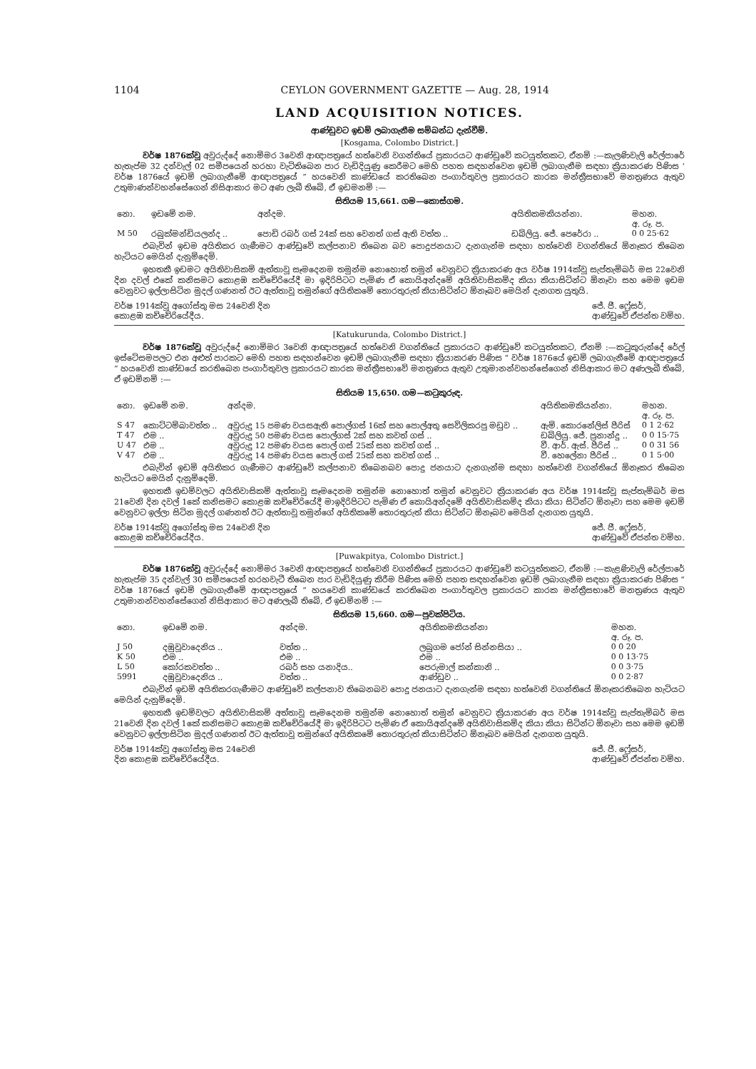1104 CEYLON GOVERNMENT GAZETTE — Aug. 28, 1914
LAND ACQUISITION NOTICES.
ආණ්ඩුවට ඉඩම් ලබාගැනීම සම්බන්ධ දැන්වීම්.
[Kosgama, Colombo District.]
වර්ෂ 1876ක්වූ අවුරුද්දේ නොම්මර 3වෙනි ආඥාපත්‍රයේ හත්වෙනි වගන්තියේ ප්‍රකාරයට ආණ්ඩුවේ කටයුත්තකට, ඒනම් :—කැලණිවැලි රේල්පාරේ හැතැප්ම 32 දන්වැල් 02 සමීපයෙන් හරහා වැටිතිබෙන පාර වැඩිදියුණු කෙරීමට මෙහි පහත සඳහන්වෙන ඉඩම් ලබාගැනීම සඳහා ක්‍රියාකරණ පිණිස ‘ වර්ෂ 1876යේ ඉඩම් ලබාගැනීමේ ආඥාපත්‍රයේ ” හයවෙනි කාණ්ඩයේ කරතිබෙන පංගාර්තුවල ප්‍රකාරයට කාරක මන්ත්‍රීසභාවේ මනත්‍රණය ඇතුව උතුමාණන්වහන්සේගෙන් නිසිආකාර මට අණ ලැබී තිබේ, ඒ ඉඩමනම් :—
සිතියම 15,661. ගම—කොස්ගම.
| නො. | ඉඩමේ නම. | අන්දම. | අයිතිකමකියන්නා. | මහන. අ. රූ. ප. |
| --- | --- | --- | --- | --- |
| M 50 | රබුක්මන්ඩියලන්ද .. | පොඩි රබර් ගස් 24ක් සහ වෙනත් ගස් ඇති වත්ත .. | ඩබ්ලියු. ජේ. පෙරේරා .. | 0 0 25·62 |
එබැවින් ඉඩම අයිතිකර ගැණීමට ආණ්ඩුවේ කල්පනාව තිබෙන බව පොදුජනයාට දැනගැන්ම සඳහා හත්වෙනි වගන්තියේ ඕනෑකර තිබෙන හැටියට මෙයින් දැනුම්දෙමි.
ඉහතකී ඉඩමට අයිතිවාසිකම් ඇත්තාවූ සෑමදෙනම තමුන්ම නොහොත් තමුන් වෙනුවට ක්‍රියාකරණ අය වර්ෂ 1914ක්වූ සැප්තැම්බර් මස 22වෙනි දින දවල් එකේ කනිසමට කොළඹ කච්චේරියේදී මා ඉදිරිපිටට පැමිණ ඒ කොයිඅන්දමේ අයිතිවාසිකම්ද කියා කියාසිටින්ට ඕනෑවා සහ මෙම ඉඩම වෙනුවට ඉල්ලාසිටින මුදල් ගණනත් ඊට ඇත්තාවූ තමුන්ගේ අයිතිකමේ තොරතුරුත් කියාසිටින්ට ඕනෑබව මෙයින් දැනගත යුතුයි.
වර්ෂ 1914ක්වූ අගෝස්තු මස 24වෙනි දින
කොළඹ කච්චේරියේදීය. ජේ. ජී. ෆ්‍රේසර්,
ආණ්ඩුවේ ඒජන්ත වම්හ.
[Katukurunda, Colombo District.]
වර්ෂ 1876ක්වූ අවුරුද්දේ නොම්මර 3වෙනි ආඥාපත්‍රයේ හත්වෙනි වගන්තියේ ප්‍රකාරයට ආණ්ඩුවේ කටයුත්තකට, ඒනම් :—කටුකුරුන්දේ රේල් ඉස්ටේසමපලට එන අළුත් පාරකට මෙහි පහත සඳහන්වෙන ඉඩම් ලබාගැනීම සඳහා ක්‍රියාකරණ පිණිස “ වර්ෂ 1876යේ ඉඩම් ලබාගැනීමේ ආඥාපත්‍රයේ ” හයවෙනි කාණ්ඩයේ කරතිබෙන පංගාර්තුවල ප්‍රකාරයට කාරක මන්ත්‍රීසභාවේ මනත්‍රණය ඇතුව උතුමානන්වහන්සේගෙන් නිසිආකාර මට අණලැබී තිබේ, ඒ ඉඩම්නම් :—
සිතියම 15,650. ගම—කටුකුරුඳ.
| නො. | ඉඩමේ නම. | අන්දම. | අයිතිකමකියන්නා. | මහන. අ. රූ. ප. |
| --- | --- | --- | --- | --- |
| S 47 | කොට්ටම්බාවත්ත .. | අවුරුදු 15 පමණ වයසඇති පොල්ගස් 16ක් සහ පොල්අතු සෙවිලිකරපු මඩුව .. | ඇම්. කොරනේලිස් පීරිස් | 0 1 2·62 |
| T 47 | එම .. | අවුරුදු 50 පමණ වයස පොල්ගස් 2ක් සහ කවත් ගස් .. | ඩබ්ලියු. ජේ. ප්‍රනාන්දු .. | 0 0 15·75 |
| U 47 | එම .. | අවුරුදු 12 පමණ වයස පොල් ගස් 25ක් සහ කවත් ගස් .. | වී. ආර්. ඇස්. පීරිස් .. | 0 0 31 56 |
| V 47 | එම .. | අවුරුදු 14 පමණ වයස පොල් ගස් 25ක් සහ කවත් ගස් .. | වී. හෙලේනා පීරිස් .. | 0 1 5·00 |
එබැවින් ඉඩම් අයිතිකර ගැණීමට ආණ්ඩුවේ කල්පනාව තිබෙනබව පොදු ජනයාට දැනගැන්ම සඳහා හත්වෙනි වගන්තියේ ඕනෑකර තිබෙන හැටියට මෙයින් දැනුම්දෙමි.
ඉහතකී ඉඩම්වලට අයිතිවාසිකම් ඇත්තාවූ සෑමදෙනම තමුන්ම නොහොත් තමුන් වෙනුවට ක්‍රියාකරණ අය වර්ෂ 1914ක්වූ සැප්තැම්බර් මස 21වෙනි දින දවල් 1කේ කනිසමට කොළඹ කච්චේරියේදී මාඉදිරිපිටට පැමිණ ඒ කොයිඅන්දමේ අයිතිවාසිකම්ද කියා කියා සිටින්ට ඕනෑවා සහ මෙම ඉඩම් වෙනුවට ඉල්ලා සිටින මුදල් ගණනත් ඊට ඇත්තාවූ තමුන්ගේ අයිතිකමේ තොරතුරුත් කියා සිටින්ට ඕනෑබව මෙයින් දැනගත යුතුයි.
වර්ෂ 1914ක්වූ අගෝස්තු මස 24වෙනි දින
කොළඹ කච්චේරියේදීය. ජේ. ජී. ෆ්‍රේසර්,
ආණ්ඩුවේ ඒජන්ත වම්හ.
[Puwakpitya, Colombo District.]
වර්ෂ 1876ක්වූ අවුරුද්දේ නොම්මර 3වෙනි ආඥාපත්‍රයේ හත්වෙනි වගන්තියේ ප්‍රකාරයට ආණ්ඩුවේ කටයුත්තකට, ඒනම් :—කැළණිවැලි රේල්පාරේ හැතැප්ම 35 දන්වැල් 30 සමීපයෙන් හරහවැටී තිබෙන පාර වැඩිදියුණු කිරීම පිණිස මෙහි පහත සඳහන්වෙන ඉඩම් ලබාගැනීම සඳහා ක්‍රියාකරණ පිණිස “ වර්ෂ 1876යේ ඉඩම් ලබාගැනීමේ ආඥාපත්‍රයේ ” හයවෙනි කාණ්ඩයේ කරතිබෙන පංගාර්තුවල ප්‍රකාරයට කාරක මන්ත්‍රීසභාවේ මනත්‍රණය ඇතුව උතුමානන්වහන්සේගෙන් නිසිආකාර මට අණලැබී තිබේ, ඒ ඉඩම්නම් :—
සිතියම 15,660. ගම—පුවක්පිටිය.
| නො. | ඉඩමේ නම. | අන්දම. | අයිතිකමකියන්නා | මහන. අ. රූ. ප. |
| --- | --- | --- | --- | --- |
| J 50 | දඹුවූවාදෙනිය .. | වත්ත .. | ලබුගම ජෝන් සින්නසියා .. | 0 0 20 |
| K 50 | එම .. | එම .. | එම .. | 0 0 13·75 |
| L 50 | කෝරකවත්ත .. | රබර් සහ යනාදිය.. | පෙරුමාල් කන්කානි .. | 0 0 3·75 |
| 5991 | දඹුවූවාදෙනිය .. | වත්ත .. | ආණ්ඩුව .. | 0 0 2·87 |
එබැවින් ඉඩම් අයිතිකරගැණීමට ආණ්ඩුවේ කල්පනාව තිබෙනබව පොදු ජනයාට දැනගැන්ම සඳහා හත්වෙනි වගන්තියේ ඕනෑකරතිබෙන හැටියට මෙයින් දැනුම්දෙමි.
ඉහතකී ඉඩම්වලට අයිතිවාසිකම් අත්තාවූ සෑමදෙනම තමුන්ම නොහොත් තමුන් වෙනුවට ක්‍රියාකරණ අය වර්ෂ 1914ක්වූ සැප්තැම්බර් මස 21වෙනි දින දවල් 1කේ කනිසමට කොළඹ කච්චේරියේදී මා ඉදිරිපිටට පැමිණ ඒ කොයිඅන්දමේ අයිතිවාසිකම්ද කියා කියා සිටින්ට ඕනෑවා සහ මෙම ඉඩම් වෙනුවට ඉල්ලාසිටින මුදල් ගණනත් ඊට ඇත්තාවූ තමුන්ගේ අයිතිකමේ තොරතුරුත් කියාසිටින්ට ඕනෑබව මෙයින් දැනගත යුතුයි.
වර්ෂ 1914ක්වූ අගෝස්තු මස 24වෙනි
දින කොළඹ කච්චේරියේදීය. ජේ. ජී. ෆ්‍රේසර්,
ආණ්ඩුවේ ඒජන්ත වම්හ.